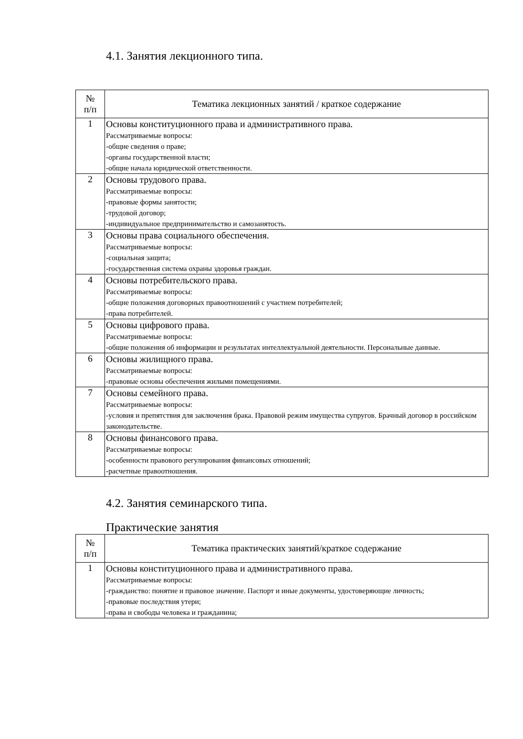4.1. Занятия лекционного типа.
| № п/п | Тематика лекционных занятий / краткое содержание |
| --- | --- |
| 1 | Основы конституционного права и административного права. Рассматриваемые вопросы: -общие сведения о праве; -органы государственной власти; -общие начала юридической ответственности. |
| 2 | Основы трудового права. Рассматриваемые вопросы: -правовые формы занятости; -трудовой договор; -индивидуальное предпринимательство и самозанятость. |
| 3 | Основы права социального обеспечения. Рассматриваемые вопросы: -социальная защита; -государственная система охраны здоровья граждан. |
| 4 | Основы потребительского права. Рассматриваемые вопросы: -общие положения договорных правоотношений с участием потребителей; -права потребителей. |
| 5 | Основы цифрового права. Рассматриваемые вопросы: -общие положения об информации и результатах интеллектуальной деятельности. Персональные данные. |
| 6 | Основы жилищного права. Рассматриваемые вопросы: -правовые основы обеспечения жилыми помещениями. |
| 7 | Основы семейного права. Рассматриваемые вопросы: -условия и препятствия для заключения брака. Правовой режим имущества супругов. Брачный договор в российском законодательстве. |
| 8 | Основы финансового права. Рассматриваемые вопросы: -особенности правового регулирования финансовых отношений; -расчетные правоотношения. |
4.2. Занятия семинарского типа.
Практические занятия
| № п/п | Тематика практических занятий/краткое содержание |
| --- | --- |
| 1 | Основы конституционного права и административного права. Рассматриваемые вопросы: -гражданство: понятие и правовое значение. Паспорт и иные документы, удостоверяющие личность; -правовые последствия утери; -права и свободы человека и гражданина; |